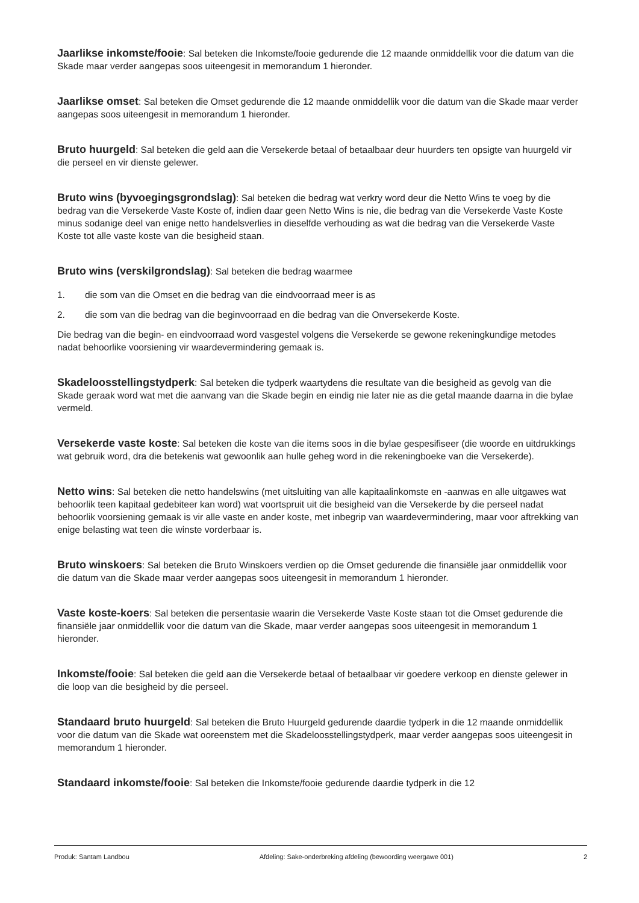Jaarlikse inkomste/fooie: Sal beteken die Inkomste/fooie gedurende die 12 maande onmiddellik voor die datum van die Skade maar verder aangepas soos uiteengesit in memorandum 1 hieronder.
Jaarlikse omset: Sal beteken die Omset gedurende die 12 maande onmiddellik voor die datum van die Skade maar verder aangepas soos uiteengesit in memorandum 1 hieronder.
Bruto huurgeld: Sal beteken die geld aan die Versekerde betaal of betaalbaar deur huurders ten opsigte van huurgeld vir die perseel en vir dienste gelewer.
Bruto wins (byvoegingsgrondslag): Sal beteken die bedrag wat verkry word deur die Netto Wins te voeg by die bedrag van die Versekerde Vaste Koste of, indien daar geen Netto Wins is nie, die bedrag van die Versekerde Vaste Koste minus sodanige deel van enige netto handelsverlies in dieselfde verhouding as wat die bedrag van die Versekerde Vaste Koste tot alle vaste koste van die besigheid staan.
Bruto wins (verskilgrondslag): Sal beteken die bedrag waarmee
1. die som van die Omset en die bedrag van die eindvoorraad meer is as
2. die som van die bedrag van die beginvoorraad en die bedrag van die Onversekerde Koste.
Die bedrag van die begin- en eindvoorraad word vasgestel volgens die Versekerde se gewone rekeningkundige metodes nadat behoorlike voorsiening vir waardevermindering gemaak is.
Skadeloosstellingstydperk: Sal beteken die tydperk waartydens die resultate van die besigheid as gevolg van die Skade geraak word wat met die aanvang van die Skade begin en eindig nie later nie as die getal maande daarna in die bylae vermeld.
Versekerde vaste koste: Sal beteken die koste van die items soos in die bylae gespesifiseer (die woorde en uitdrukkings wat gebruik word, dra die betekenis wat gewoonlik aan hulle geheg word in die rekeningboeke van die Versekerde).
Netto wins: Sal beteken die netto handelswins (met uitsluiting van alle kapitaalinkomste en -aanwas en alle uitgawes wat behoorlik teen kapitaal gedebiteer kan word) wat voortspruit uit die besigheid van die Versekerde by die perseel nadat behoorlik voorsiening gemaak is vir alle vaste en ander koste, met inbegrip van waardevermindering, maar voor aftrekking van enige belasting wat teen die winste vorderbaar is.
Bruto winskoers: Sal beteken die Bruto Winskoers verdien op die Omset gedurende die finansiële jaar onmiddellik voor die datum van die Skade maar verder aangepas soos uiteengesit in memorandum 1 hieronder.
Vaste koste-koers: Sal beteken die persentasie waarin die Versekerde Vaste Koste staan tot die Omset gedurende die finansiële jaar onmiddellik voor die datum van die Skade, maar verder aangepas soos uiteengesit in memorandum 1 hieronder.
Inkomste/fooie: Sal beteken die geld aan die Versekerde betaal of betaalbaar vir goedere verkoop en dienste gelewer in die loop van die besigheid by die perseel.
Standaard bruto huurgeld: Sal beteken die Bruto Huurgeld gedurende daardie tydperk in die 12 maande onmiddellik voor die datum van die Skade wat ooreenstem met die Skadeloosstellingstydperk, maar verder aangepas soos uiteengesit in memorandum 1 hieronder.
Standaard inkomste/fooie: Sal beteken die Inkomste/fooie gedurende daardie tydperk in die 12
Produk: Santam Landbou Afdeling: Sake-onderbreking afdeling (bewoording weergawe 001) 2